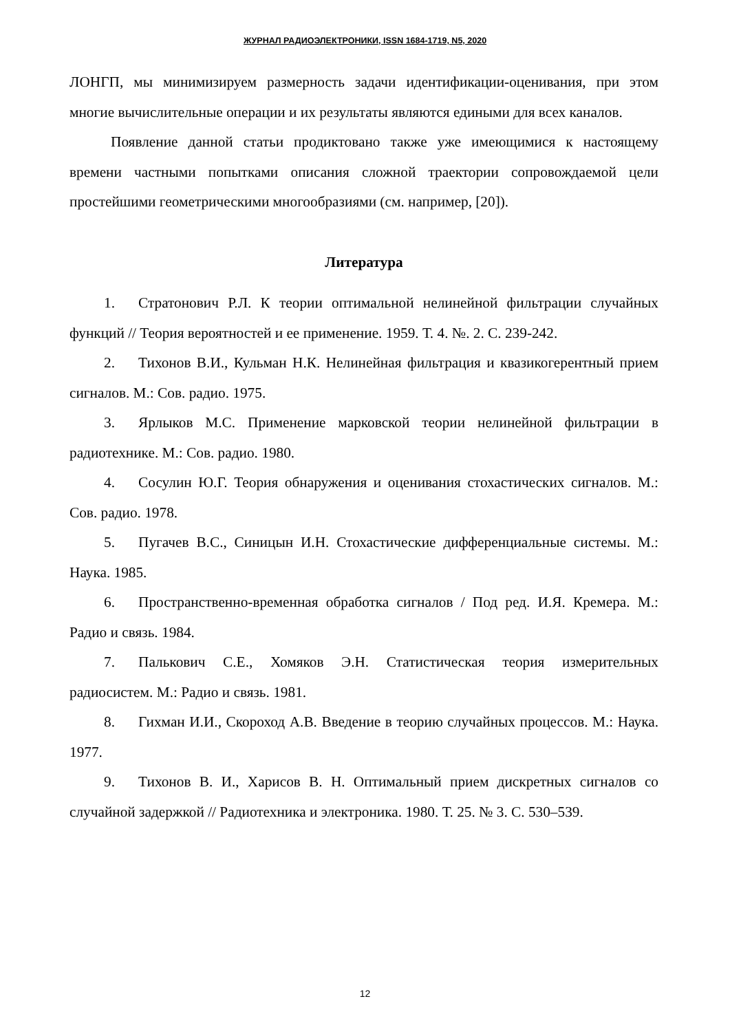ЖУРНАЛ РАДИОЭЛЕКТРОНИКИ, ISSN 1684-1719, N5, 2020
ЛОНГП, мы минимизируем размерность задачи идентификации-оценивания, при этом многие вычислительные операции и их результаты являются едиными для всех каналов.
Появление данной статьи продиктовано также уже имеющимися к настоящему времени частными попытками описания сложной траектории сопровождаемой цели простейшими геометрическими многообразиями (см. например, [20]).
Литература
1. Стратонович Р.Л. К теории оптимальной нелинейной фильтрации случайных функций // Теория вероятностей и ее применение. 1959. Т. 4. №. 2. С. 239-242.
2. Тихонов В.И., Кульман Н.К. Нелинейная фильтрация и квазикогерентный прием сигналов. М.: Сов. радио. 1975.
3. Ярлыков М.С. Применение марковской теории нелинейной фильтрации в радиотехнике. М.: Сов. радио. 1980.
4. Сосулин Ю.Г. Теория обнаружения и оценивания стохастических сигналов. М.: Сов. радио. 1978.
5. Пугачев В.С., Синицын И.Н. Стохастические дифференциальные системы. М.: Наука. 1985.
6. Пространственно-временная обработка сигналов / Под ред. И.Я. Кремера. М.: Радио и связь. 1984.
7. Палькович С.Е., Хомяков Э.Н. Статистическая теория измерительных радиосистем. М.: Радио и связь. 1981.
8. Гихман И.И., Скороход А.В. Введение в теорию случайных процессов. М.: Наука. 1977.
9. Тихонов В. И., Харисов В. Н. Оптимальный прием дискретных сигналов со случайной задержкой // Радиотехника и электроника. 1980. Т. 25. № 3. С. 530–539.
12